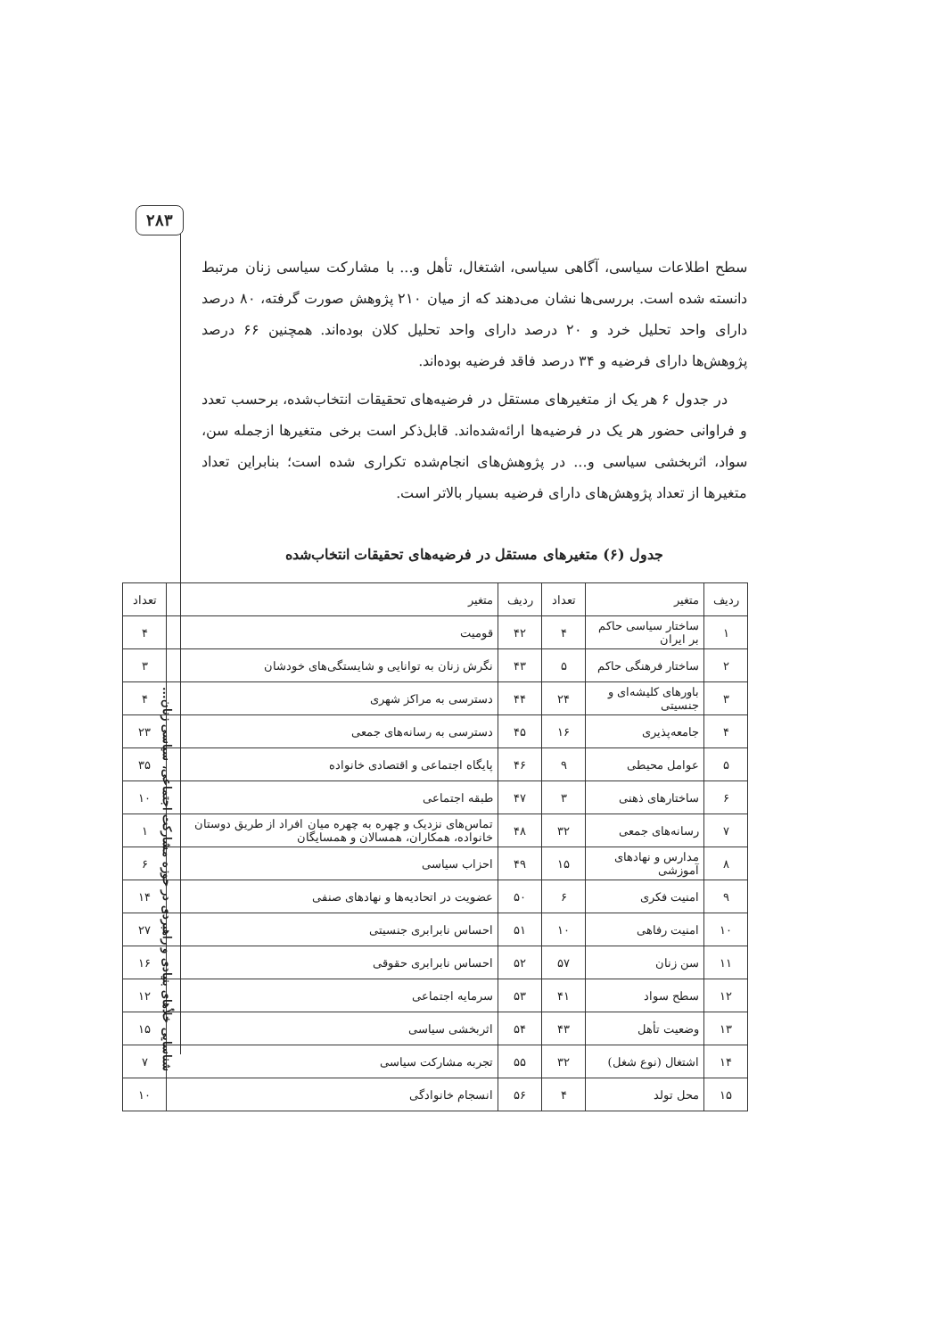۲۸۳
سطح اطلاعات سیاسی، آگاهی سیاسی، اشتغال، تأهل و... با مشارکت سیاسی زنان مرتبط دانسته شده است. بررسی‌ها نشان می‌دهند که از میان ۲۱۰ پژوهش صورت گرفته، ۸۰ درصد دارای واحد تحلیل خرد و ۲۰ درصد دارای واحد تحلیل کلان بوده‌اند. همچنین ۶۶ درصد پژوهش‌ها دارای فرضیه و ۳۴ درصد فاقد فرضیه بوده‌اند.
در جدول ۶ هر یک از متغیرهای مستقل در فرضیه‌های تحقیقات انتخاب‌شده، برحسب تعدد و فراوانی حضور هر یک در فرضیه‌ها ارائه‌شده‌اند. قابل‌ذکر است برخی متغیرها ازجمله سن، سواد، اثربخشی سیاسی و... در پژوهش‌های انجام‌شده تکراری شده است؛ بنابراین تعداد متغیرها از تعداد پژوهش‌های دارای فرضیه بسیار بالاتر است.
جدول (۶) متغیرهای مستقل در فرضیه‌های تحقیقات انتخاب‌شده
| ردیف | متغیر | تعداد | ردیف | متغیر | تعداد |
| ۱ | ساختار سیاسی حاکم بر ایران | ۴ | ۴۲ | قومیت | ۴ |
| ۲ | ساختار فرهنگی حاکم | ۵ | ۴۳ | نگرش زنان به توانایی و شایستگی‌های خودشان | ۳ |
| ۳ | باورهای کلیشه‌ای و جنسیتی | ۲۴ | ۴۴ | دسترسی به مراکز شهری | ۴ |
| ۴ | جامعه‌پذیری | ۱۶ | ۴۵ | دسترسی به رسانه‌های جمعی | ۲۳ |
| ۵ | عوامل محیطی | ۹ | ۴۶ | پایگاه اجتماعی و اقتصادی خانواده | ۳۵ |
| ۶ | ساختارهای ذهنی | ۳ | ۴۷ | طبقه اجتماعی | ۱۰ |
| ۷ | رسانه‌های جمعی | ۳۲ | ۴۸ | تماس‌های نزدیک و چهره به چهره میان افراد از طریق دوستان خانواده، همکاران، همسالان و همسایگان | ۱ |
| ۸ | مدارس و نهادهای آموزشی | ۱۵ | ۴۹ | احزاب سیاسی | ۶ |
| ۹ | امنیت فکری | ۶ | ۵۰ | عضویت در اتحادیه‌ها و نهادهای صنفی | ۱۴ |
| ۱۰ | امنیت رفاهی | ۱۰ | ۵۱ | احساس نابرابری جنسیتی | ۲۷ |
| ۱۱ | سن زنان | ۵۷ | ۵۲ | احساس نابرابری حقوقی | ۱۶ |
| ۱۲ | سطح سواد | ۴۱ | ۵۳ | سرمایه اجتماعی | ۱۲ |
| ۱۳ | وضعیت تأهل | ۴۳ | ۵۴ | اثربخشی سیاسی | ۱۵ |
| ۱۴ | اشتغال (نوع شغل) | ۳۲ | ۵۵ | تجربه مشارکت سیاسی | ۷ |
| ۱۵ | محل تولد | ۴ | ۵۶ | انسجام خانوادگی | ۱۰ |
شناسایی خلأهای بنیادی و راهبردی در حوزه مشارکت اجتماعی، سیاسی زنان...